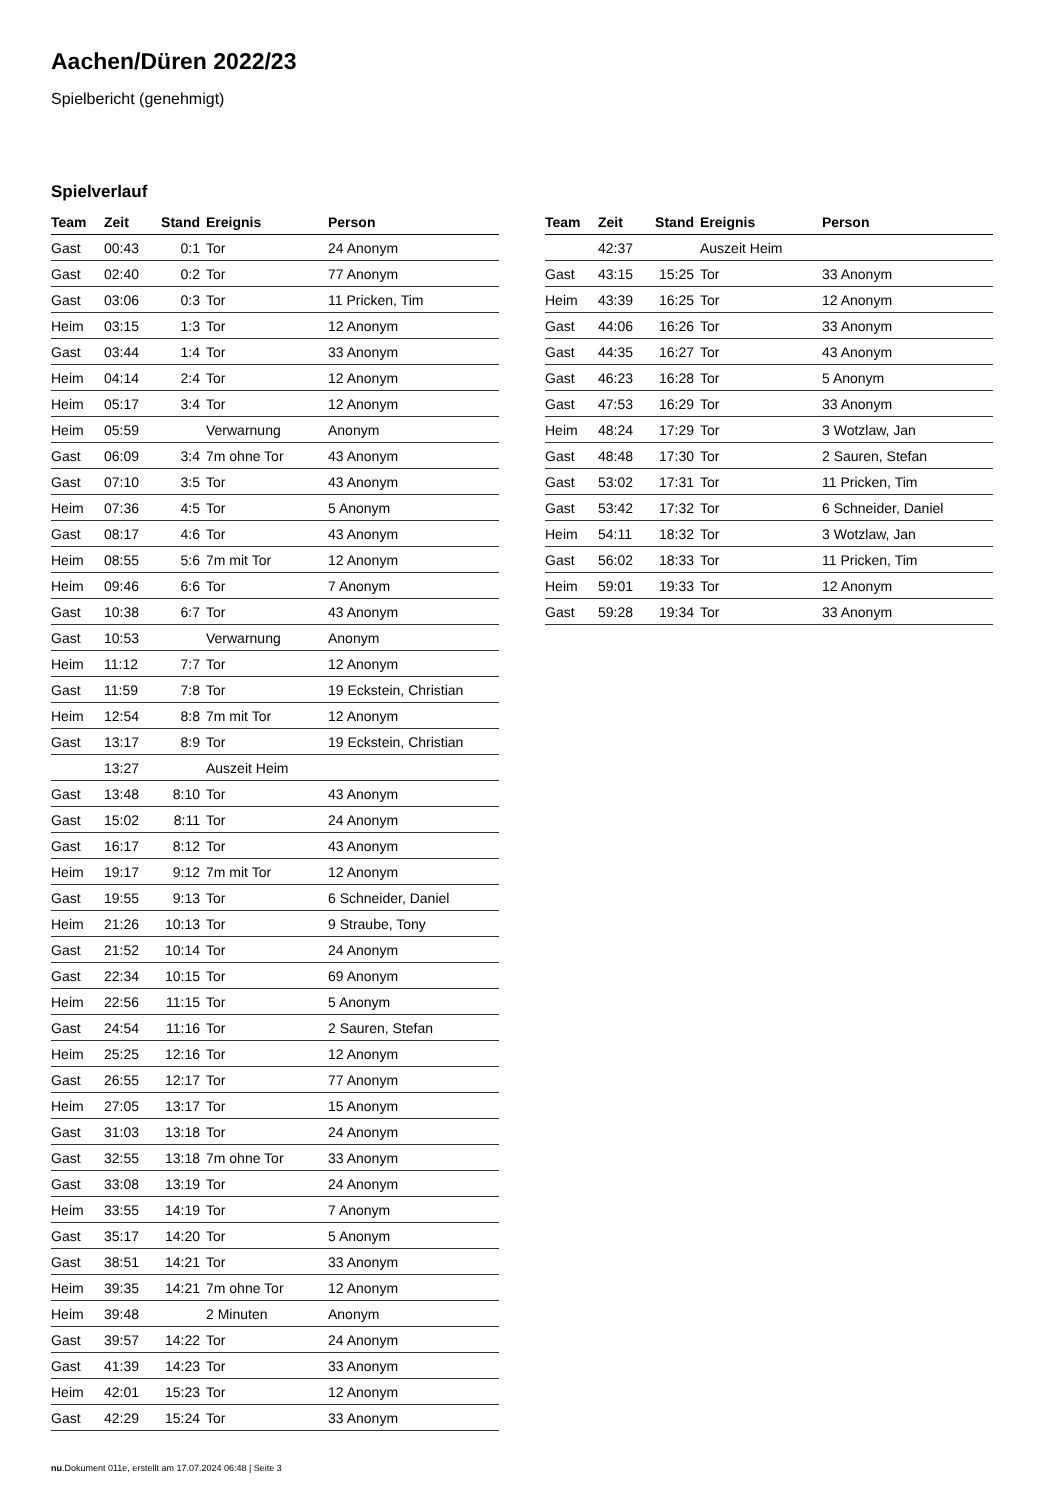Aachen/Düren 2022/23
Spielbericht (genehmigt)
Spielverlauf
| Team | Zeit | Stand | Ereignis | Person |
| --- | --- | --- | --- | --- |
| Gast | 00:43 | 0:1 | Tor | 24 Anonym |
| Gast | 02:40 | 0:2 | Tor | 77 Anonym |
| Gast | 03:06 | 0:3 | Tor | 11 Pricken, Tim |
| Heim | 03:15 | 1:3 | Tor | 12 Anonym |
| Gast | 03:44 | 1:4 | Tor | 33 Anonym |
| Heim | 04:14 | 2:4 | Tor | 12 Anonym |
| Heim | 05:17 | 3:4 | Tor | 12 Anonym |
| Heim | 05:59 | | Verwarnung | Anonym |
| Gast | 06:09 | 3:4 | 7m ohne Tor | 43 Anonym |
| Gast | 07:10 | 3:5 | Tor | 43 Anonym |
| Heim | 07:36 | 4:5 | Tor | 5 Anonym |
| Gast | 08:17 | 4:6 | Tor | 43 Anonym |
| Heim | 08:55 | 5:6 | 7m mit Tor | 12 Anonym |
| Heim | 09:46 | 6:6 | Tor | 7 Anonym |
| Gast | 10:38 | 6:7 | Tor | 43 Anonym |
| Gast | 10:53 | | Verwarnung | Anonym |
| Heim | 11:12 | 7:7 | Tor | 12 Anonym |
| Gast | 11:59 | 7:8 | Tor | 19 Eckstein, Christian |
| Heim | 12:54 | 8:8 | 7m mit Tor | 12 Anonym |
| Gast | 13:17 | 8:9 | Tor | 19 Eckstein, Christian |
| | 13:27 | | Auszeit Heim | |
| Gast | 13:48 | 8:10 | Tor | 43 Anonym |
| Gast | 15:02 | 8:11 | Tor | 24 Anonym |
| Gast | 16:17 | 8:12 | Tor | 43 Anonym |
| Heim | 19:17 | 9:12 | 7m mit Tor | 12 Anonym |
| Gast | 19:55 | 9:13 | Tor | 6 Schneider, Daniel |
| Heim | 21:26 | 10:13 | Tor | 9 Straube, Tony |
| Gast | 21:52 | 10:14 | Tor | 24 Anonym |
| Gast | 22:34 | 10:15 | Tor | 69 Anonym |
| Heim | 22:56 | 11:15 | Tor | 5 Anonym |
| Gast | 24:54 | 11:16 | Tor | 2 Sauren, Stefan |
| Heim | 25:25 | 12:16 | Tor | 12 Anonym |
| Gast | 26:55 | 12:17 | Tor | 77 Anonym |
| Heim | 27:05 | 13:17 | Tor | 15 Anonym |
| Gast | 31:03 | 13:18 | Tor | 24 Anonym |
| Gast | 32:55 | 13:18 | 7m ohne Tor | 33 Anonym |
| Gast | 33:08 | 13:19 | Tor | 24 Anonym |
| Heim | 33:55 | 14:19 | Tor | 7 Anonym |
| Gast | 35:17 | 14:20 | Tor | 5 Anonym |
| Gast | 38:51 | 14:21 | Tor | 33 Anonym |
| Heim | 39:35 | 14:21 | 7m ohne Tor | 12 Anonym |
| Heim | 39:48 | | 2 Minuten | Anonym |
| Gast | 39:57 | 14:22 | Tor | 24 Anonym |
| Gast | 41:39 | 14:23 | Tor | 33 Anonym |
| Heim | 42:01 | 15:23 | Tor | 12 Anonym |
| Gast | 42:29 | 15:24 | Tor | 33 Anonym |
| Team | Zeit | Stand | Ereignis | Person |
| --- | --- | --- | --- | --- |
| | 42:37 | | Auszeit Heim | |
| Gast | 43:15 | 15:25 | Tor | 33 Anonym |
| Heim | 43:39 | 16:25 | Tor | 12 Anonym |
| Gast | 44:06 | 16:26 | Tor | 33 Anonym |
| Gast | 44:35 | 16:27 | Tor | 43 Anonym |
| Gast | 46:23 | 16:28 | Tor | 5 Anonym |
| Gast | 47:53 | 16:29 | Tor | 33 Anonym |
| Heim | 48:24 | 17:29 | Tor | 3 Wotzlaw, Jan |
| Gast | 48:48 | 17:30 | Tor | 2 Sauren, Stefan |
| Gast | 53:02 | 17:31 | Tor | 11 Pricken, Tim |
| Gast | 53:42 | 17:32 | Tor | 6 Schneider, Daniel |
| Heim | 54:11 | 18:32 | Tor | 3 Wotzlaw, Jan |
| Gast | 56:02 | 18:33 | Tor | 11 Pricken, Tim |
| Heim | 59:01 | 19:33 | Tor | 12 Anonym |
| Gast | 59:28 | 19:34 | Tor | 33 Anonym |
nu.Dokument 011e, erstellt am 17.07.2024 06:48 | Seite 3